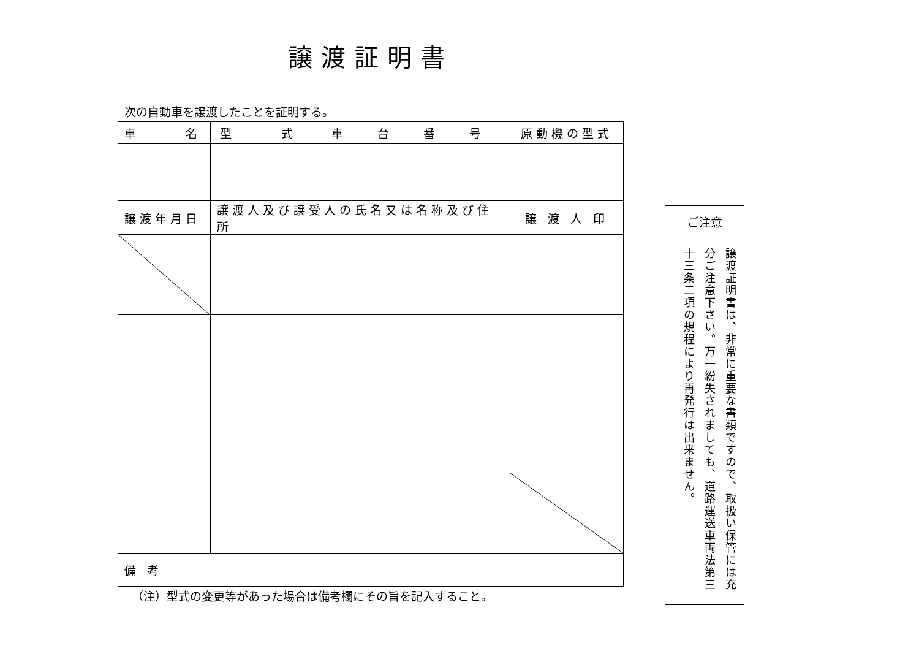譲渡証明書
次の自動車を譲渡したことを証明する。
| 車 名 | 型 式 | 車 台 番 号 | 原動機の型式 |
| --- | --- | --- | --- |
| 譲渡年月日 | 譲渡人及び譲受人の氏名又は名称及び住所 | | 譲 渡 人 印 |
| 備 考 | | | |
（注）型式の変更等があった場合は備考欄にその旨を記入すること。
ご注意
譲渡証明書は、非常に重要な書類ですので、取扱い保管には充分ご注意下さい。万一紛失されましても、道路運送車両法第三十三条二項の規程により再発行は出来ません。